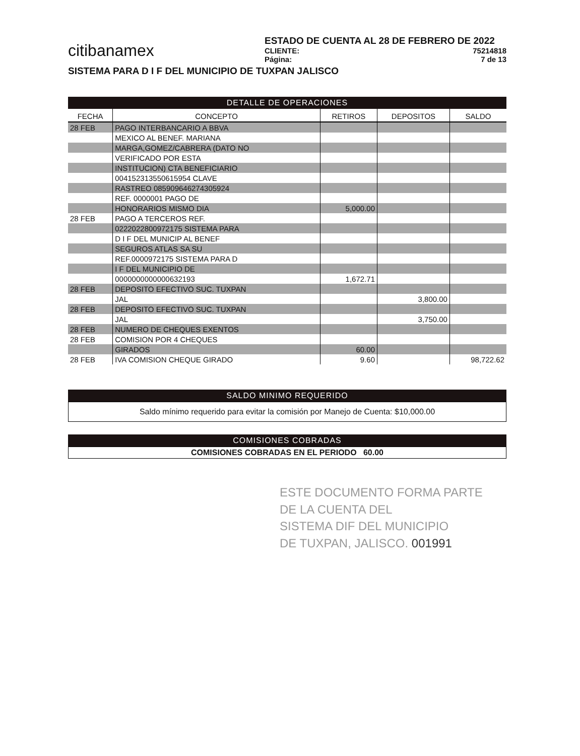citibanamex
ESTADO DE CUENTA AL 28 DE FEBRERO DE 2022
CLIENTE: 75214818
Página: 7 de 13
SISTEMA PARA D I F DEL MUNICIPIO DE TUXPAN JALISCO
DETALLE DE OPERACIONES
| FECHA | CONCEPTO | RETIROS | DEPOSITOS | SALDO |
| --- | --- | --- | --- | --- |
| 28 FEB | PAGO INTERBANCARIO A BBVA | | | |
| | MEXICO AL BENEF. MARIANA | | | |
| | MARGA,GOMEZ/CABRERA (DATO NO | | | |
| | VERIFICADO POR ESTA | | | |
| | INSTITUCION) CTA BENEFICIARIO | | | |
| | 004152313550615954 CLAVE | | | |
| | RASTREO 085909646274305924 | | | |
| | REF. 0000001 PAGO DE | | | |
| | HONORARIOS MISMO DIA | 5,000.00 | | |
| 28 FEB | PAGO A TERCEROS REF. | | | |
| | 0222022800972175 SISTEMA PARA | | | |
| | D I F DEL MUNICIP AL BENEF | | | |
| | SEGUROS ATLAS SA SU | | | |
| | REF.0000972175 SISTEMA PARA D | | | |
| | I F DEL MUNICIPIO DE | | | |
| | 0000000000000632193 | 1,672.71 | | |
| 28 FEB | DEPOSITO EFECTIVO SUC. TUXPAN | | | |
| | JAL | | 3,800.00 | |
| 28 FEB | DEPOSITO EFECTIVO SUC. TUXPAN | | | |
| | JAL | | 3,750.00 | |
| 28 FEB | NUMERO DE CHEQUES EXENTOS | | | |
| 28 FEB | COMISION POR 4 CHEQUES | | | |
| | GIRADOS | 60.00 | | |
| 28 FEB | IVA COMISION CHEQUE GIRADO | 9.60 | | 98,722.62 |
SALDO MINIMO REQUERIDO
Saldo mínimo requerido para evitar la comisión por Manejo de Cuenta: $10,000.00
COMISIONES COBRADAS
COMISIONES COBRADAS EN EL PERIODO 60.00
ESTE DOCUMENTO FORMA PARTE
DE LA CUENTA DEL
SISTEMA DIF DEL MUNICIPIO
DE TUXPAN, JALISCO. 001991